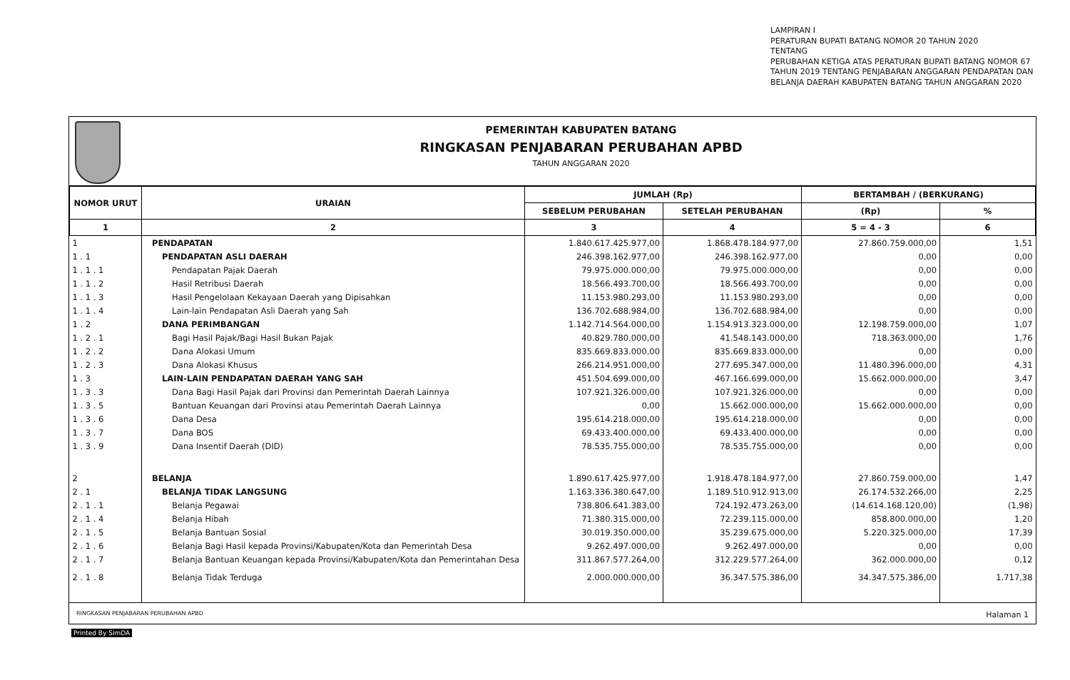LAMPIRAN I
PERATURAN BUPATI BATANG NOMOR 20 TAHUN 2020
TENTANG
PERUBAHAN KETIGA ATAS PERATURAN BUPATI BATANG NOMOR 67
TAHUN 2019 TENTANG PENJABARAN ANGGARAN PENDAPATAN DAN
BELANJA DAERAH KABUPATEN BATANG TAHUN ANGGARAN 2020
PEMERINTAH KABUPATEN BATANG
RINGKASAN PENJABARAN PERUBAHAN APBD
TAHUN ANGGARAN 2020
| NOMOR URUT | URAIAN | JUMLAH (Rp) | | BERTAMBAH / (BERKURANG) | |
| --- | --- | --- | --- | --- | --- |
| | | SEBELUM PERUBAHAN | SETELAH PERUBAHAN | (Rp) | % |
| 1 | 2 | 3 | 4 | 5 = 4 - 3 | 6 |
| 1 | PENDAPATAN | 1.840.617.425.977,00 | 1.868.478.184.977,00 | 27.860.759.000,00 | 1,51 |
| 1 . 1 | PENDAPATAN ASLI DAERAH | 246.398.162.977,00 | 246.398.162.977,00 | 0,00 | 0,00 |
| 1 . 1 . 1 | Pendapatan Pajak Daerah | 79.975.000.000,00 | 79.975.000.000,00 | 0,00 | 0,00 |
| 1 . 1 . 2 | Hasil Retribusi Daerah | 18.566.493.700,00 | 18.566.493.700,00 | 0,00 | 0,00 |
| 1 . 1 . 3 | Hasil Pengelolaan Kekayaan Daerah yang Dipisahkan | 11.153.980.293,00 | 11.153.980.293,00 | 0,00 | 0,00 |
| 1 . 1 . 4 | Lain-lain Pendapatan Asli Daerah yang Sah | 136.702.688.984,00 | 136.702.688.984,00 | 0,00 | 0,00 |
| 1 . 2 | DANA PERIMBANGAN | 1.142.714.564.000,00 | 1.154.913.323.000,00 | 12.198.759.000,00 | 1,07 |
| 1 . 2 . 1 | Bagi Hasil Pajak/Bagi Hasil Bukan Pajak | 40.829.780.000,00 | 41.548.143.000,00 | 718.363.000,00 | 1,76 |
| 1 . 2 . 2 | Dana Alokasi Umum | 835.669.833.000,00 | 835.669.833.000,00 | 0,00 | 0,00 |
| 1 . 2 . 3 | Dana Alokasi Khusus | 266.214.951.000,00 | 277.695.347.000,00 | 11.480.396.000,00 | 4,31 |
| 1 . 3 | LAIN-LAIN PENDAPATAN DAERAH YANG SAH | 451.504.699.000,00 | 467.166.699.000,00 | 15.662.000.000,00 | 3,47 |
| 1 . 3 . 3 | Dana Bagi Hasil Pajak dari Provinsi dan Pemerintah Daerah Lainnya | 107.921.326.000,00 | 107.921.326.000,00 | 0,00 | 0,00 |
| 1 . 3 . 5 | Bantuan Keuangan dari Provinsi atau Pemerintah Daerah Lainnya | 0,00 | 15.662.000.000,00 | 15.662.000.000,00 | 0,00 |
| 1 . 3 . 6 | Dana Desa | 195.614.218.000,00 | 195.614.218.000,00 | 0,00 | 0,00 |
| 1 . 3 . 7 | Dana BOS | 69.433.400.000,00 | 69.433.400.000,00 | 0,00 | 0,00 |
| 1 . 3 . 9 | Dana Insentif Daerah (DID) | 78.535.755.000,00 | 78.535.755.000,00 | 0,00 | 0,00 |
| 2 | BELANJA | 1.890.617.425.977,00 | 1.918.478.184.977,00 | 27.860.759.000,00 | 1,47 |
| 2 . 1 | BELANJA TIDAK LANGSUNG | 1.163.336.380.647,00 | 1.189.510.912.913,00 | 26.174.532.266,00 | 2,25 |
| 2 . 1 . 1 | Belanja Pegawai | 738.806.641.383,00 | 724.192.473.263,00 | (14.614.168.120,00) | (1,98) |
| 2 . 1 . 4 | Belanja Hibah | 71.380.315.000,00 | 72.239.115.000,00 | 858.800.000,00 | 1,20 |
| 2 . 1 . 5 | Belanja Bantuan Sosial | 30.019.350.000,00 | 35.239.675.000,00 | 5.220.325.000,00 | 17,39 |
| 2 . 1 . 6 | Belanja Bagi Hasil kepada Provinsi/Kabupaten/Kota dan Pemerintah Desa | 9.262.497.000,00 | 9.262.497.000,00 | 0,00 | 0,00 |
| 2 . 1 . 7 | Belanja Bantuan Keuangan kepada Provinsi/Kabupaten/Kota dan Pemerintahan Desa | 311.867.577.264,00 | 312.229.577.264,00 | 362.000.000,00 | 0,12 |
| 2 . 1 . 8 | Belanja Tidak Terduga | 2.000.000.000,00 | 36.347.575.386,00 | 34.347.575.386,00 | 1.717,38 |
RINGKASAN PENJABARAN PERUBAHAN APBD Halaman 1
Printed By SimDA